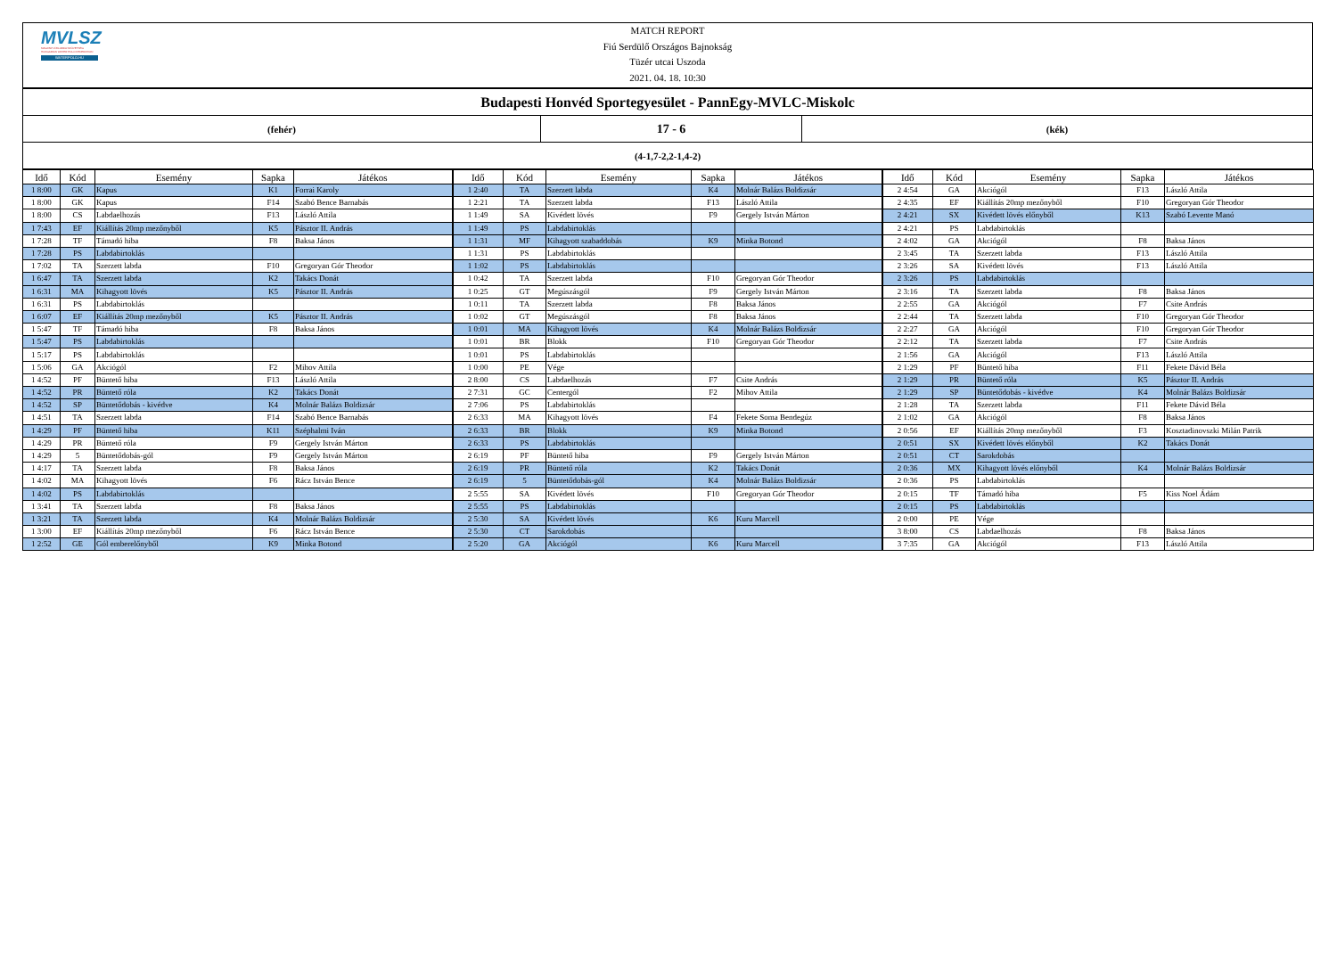MVLSZ
MAGYAR VÍZILABDA SZÖVETSÉG
HUNGARIAN WATER POLO FEDERATION
WATERPOLO.HU
MATCH REPORT
Fiú Serdülő Országos Bajnokság
Tüzér utcai Uszoda
2021. 04. 18. 10:30
| Budapesti Honvéd Sportegyesület - PannEgy-MVLC-Miskolc | | |
| (fehér) | 17 - 6 | (kék) |
| (4-1,7-2,2-1,4-2) | | |
| Idő | Kód | Esemény | Sapka | Játékos | Idő | Kód | Esemény | Sapka | Játékos | Idő | Kód | Esemény | Sapka | Játékos |
| --- | --- | --- | --- | --- | --- | --- | --- | --- | --- | --- | --- | --- | --- | --- |
| 1 8:00 | GK | Kapus | K1 | Forrai Karoly | 1 2:40 | TA | Szerzett labda | K4 | Molnár Balázs Boldizsár | 2 4:54 | GA | Akciógól | F13 | László Attila |
| 1 8:00 | GK | Kapus | F14 | Szabó Bence Barnabás | 1 2:21 | TA | Szerzett labda | F13 | László Attila | 2 4:35 | EF | Kiállítás 20mp mezőnyből | F10 | Gregoryan Gór Theodor |
| 1 8:00 | CS | Labdaelhozás | F13 | László Attila | 1 1:49 | SA | Kivédett lövés | F9 | Gergely István Márton | 2 4:21 | SX | Kivédett lövés előnyből | K13 | Szabó Levente Manó |
| 1 7:43 | EF | Kiállítás 20mp mezőnyből | K5 | Pásztor II. András | 1 1:49 | PS | Labdabirtoklás | | | 2 4:21 | PS | Labdabirtoklás | | |
| 1 7:28 | TF | Támadó hiba | F8 | Baksa János | 1 1:31 | MF | Kihagyott szabaddobás | K9 | Minka Botond | 2 4:02 | GA | Akciógól | F8 | Baksa János |
| 1 7:28 | PS | Labdabirtoklás | | | 1 1:31 | PS | Labdabirtoklás | | | 2 3:45 | TA | Szerzett labda | F13 | László Attila |
| 1 7:02 | TA | Szerzett labda | F10 | Gregoryan Gór Theodor | 1 1:02 | PS | Labdabirtoklás | | | 2 3:26 | SA | Kivédett lövés | F13 | László Attila |
| 1 6:47 | TA | Szerzett labda | K2 | Takács Donát | 1 0:42 | TA | Szerzett labda | F10 | Gregoryan Gór Theodor | 2 3:26 | PS | Labdabirtoklás | | |
| 1 6:31 | MA | Kihagyott lövés | K5 | Pásztor II. András | 1 0:25 | GT | Megúszásgól | F9 | Gergely István Márton | 2 3:16 | TA | Szerzett labda | F8 | Baksa János |
| 1 6:31 | PS | Labdabirtoklás | | | 1 0:11 | TA | Szerzett labda | F8 | Baksa János | 2 2:55 | GA | Akciógól | F7 | Csite András |
| 1 6:07 | EF | Kiállítás 20mp mezőnyből | K5 | Pásztor II. András | 1 0:02 | GT | Megúszásgól | F8 | Baksa János | 2 2:44 | TA | Szerzett labda | F10 | Gregoryan Gór Theodor |
| 1 5:47 | TF | Támadó hiba | F8 | Baksa János | 1 0:01 | MA | Kihagyott lövés | K4 | Molnár Balázs Boldizsár | 2 2:27 | GA | Akciógól | F10 | Gregoryan Gór Theodor |
| 1 5:47 | PS | Labdabirtoklás | | | 1 0:01 | BR | Blokk | F10 | Gregoryan Gór Theodor | 2 2:12 | TA | Szerzett labda | F7 | Csite András |
| 1 5:17 | PS | Labdabirtoklás | | | 1 0:01 | PS | Labdabirtoklás | | | 2 1:56 | GA | Akciógól | F13 | László Attila |
| 1 5:06 | GA | Akciógól | F2 | Mihov Attila | 1 0:00 | PE | Vége | | | 2 1:29 | PF | Büntető hiba | F11 | Fekete Dávid Béla |
| 1 4:52 | PF | Büntető hiba | F13 | László Attila | 2 8:00 | CS | Labdaelhozás | F7 | Csite András | 2 1:29 | PR | Büntető róla | K5 | Pásztor II. András |
| 1 4:52 | PR | Büntető róla | K2 | Takács Donát | 2 7:31 | GC | Centergól | F2 | Mihov Attila | 2 1:29 | SP | Büntetődobás - kivédve | K4 | Molnár Balázs Boldizsár |
| 1 4:52 | SP | Büntetődobás - kivédve | K4 | Molnár Balázs Boldizsár | 2 7:06 | PS | Labdabirtoklás | | | 2 1:28 | TA | Szerzett labda | F11 | Fekete Dávid Béla |
| 1 4:51 | TA | Szerzett labda | F14 | Szabó Bence Barnabás | 2 6:33 | MA | Kihagyott lövés | F4 | Fekete Soma Bendegúz | 2 1:02 | GA | Akciógól | F8 | Baksa János |
| 1 4:29 | PF | Büntető hiba | K11 | Széphalmi Iván | 2 6:33 | BR | Blokk | K9 | Minka Botond | 2 0:56 | EF | Kiállítás 20mp mezőnyből | F3 | Kosztadinovszki Milán Patrik |
| 1 4:29 | PR | Büntető róla | F9 | Gergely István Márton | 2 6:33 | PS | Labdabirtoklás | | | 2 0:51 | SX | Kivédett lövés előnyből | K2 | Takács Donát |
| 1 4:29 | 5 | Büntetődobás-gól | F9 | Gergely István Márton | 2 6:19 | PF | Büntető hiba | F9 | Gergely István Márton | 2 0:51 | CT | Sarokdobás | | |
| 1 4:17 | TA | Szerzett labda | F8 | Baksa János | 2 6:19 | PR | Büntető róla | K2 | Takács Donát | 2 0:36 | MX | Kihagyott lövés előnyből | K4 | Molnár Balázs Boldizsár |
| 1 4:02 | MA | Kihagyott lövés | F6 | Rácz István Bence | 2 6:19 | 5 | Büntetődobás-gól | K4 | Molnár Balázs Boldizsár | 2 0:36 | PS | Labdabirtoklás | | |
| 1 4:02 | PS | Labdabirtoklás | | | 2 5:55 | SA | Kivédett lövés | F10 | Gregoryan Gór Theodor | 2 0:15 | TF | Támadó hiba | F5 | Kiss Noel Ádám |
| 1 3:41 | TA | Szerzett labda | F8 | Baksa János | 2 5:55 | PS | Labdabirtoklás | | | 2 0:15 | PS | Labdabirtoklás | | |
| 1 3:21 | TA | Szerzett labda | K4 | Molnár Balázs Boldizsár | 2 5:30 | SA | Kivédett lövés | K6 | Kuru Marcell | 2 0:00 | PE | Vége | | |
| 1 3:00 | EF | Kiállítás 20mp mezőnyből | F6 | Rácz István Bence | 2 5:30 | CT | Sarokdobás | | | 3 8:00 | CS | Labdaelhozás | F8 | Baksa János |
| 1 2:52 | GE | Gól emberelőnyből | K9 | Minka Botond | 2 5:20 | GA | Akciógól | K6 | Kuru Marcell | 3 7:35 | GA | Akciógól | F13 | László Attila |